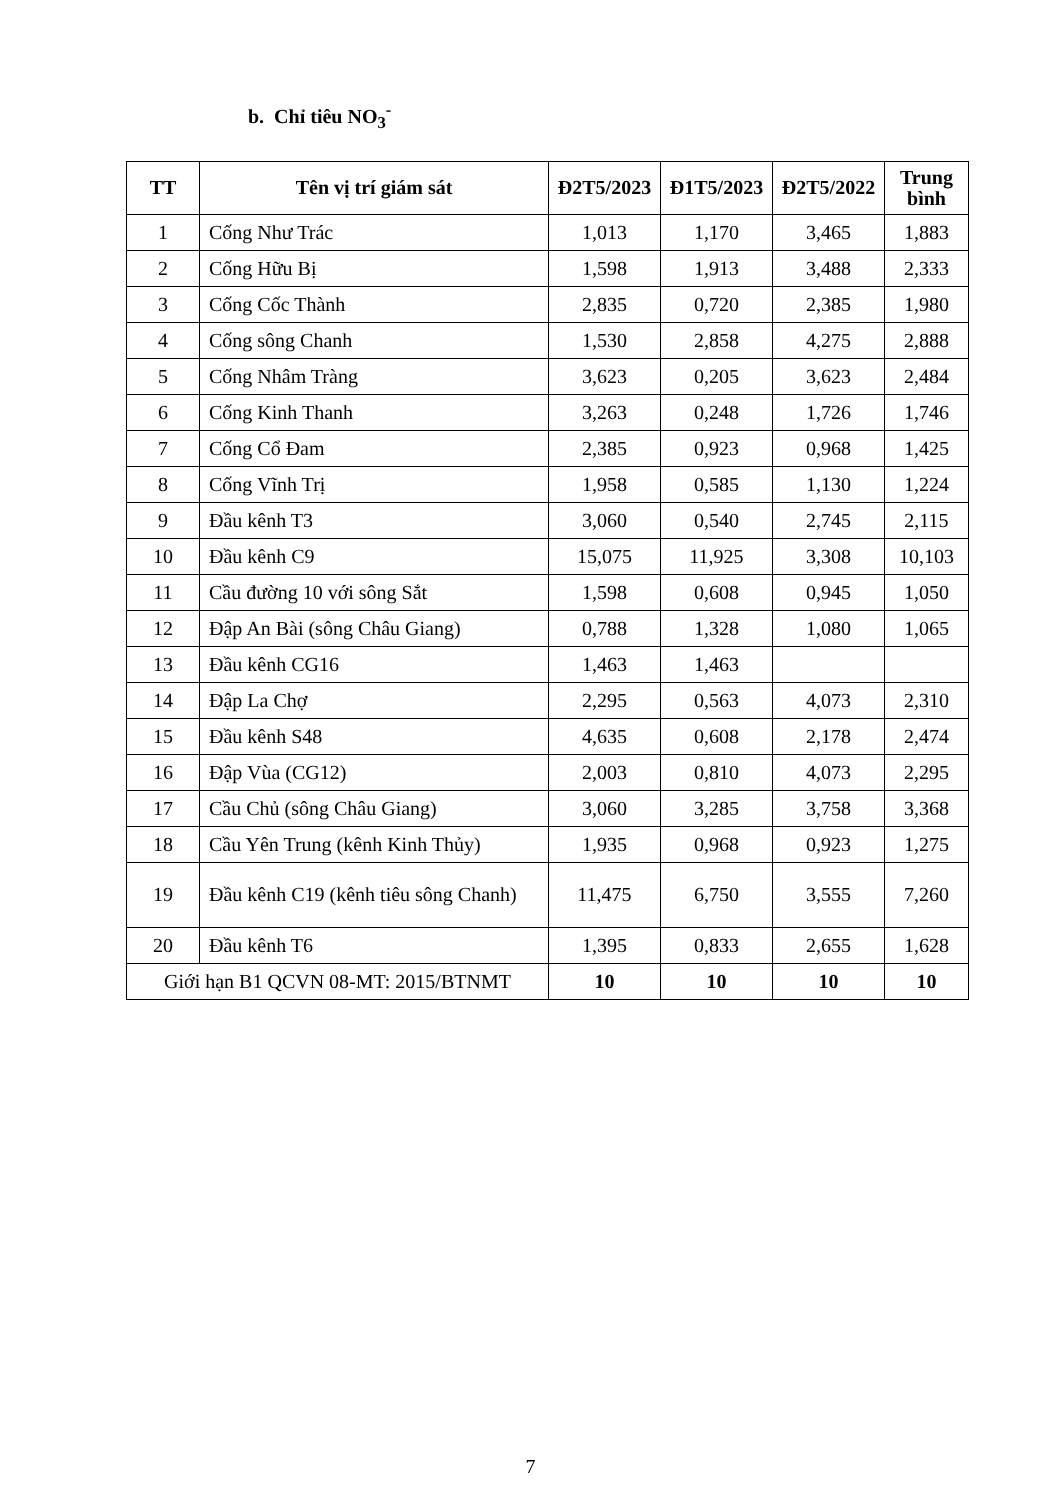b. Chỉ tiêu NO<sub>3</sub><sup>-</sup>
| TT | Tên vị trí giám sát | Đ2T5/2023 | Đ1T5/2023 | Đ2T5/2022 | Trung bình |
| --- | --- | --- | --- | --- | --- |
| 1 | Cống Như Trác | 1,013 | 1,170 | 3,465 | 1,883 |
| 2 | Cống Hữu Bị | 1,598 | 1,913 | 3,488 | 2,333 |
| 3 | Cống Cốc Thành | 2,835 | 0,720 | 2,385 | 1,980 |
| 4 | Cống sông Chanh | 1,530 | 2,858 | 4,275 | 2,888 |
| 5 | Cống Nhâm Tràng | 3,623 | 0,205 | 3,623 | 2,484 |
| 6 | Cống Kinh Thanh | 3,263 | 0,248 | 1,726 | 1,746 |
| 7 | Cống Cổ Đam | 2,385 | 0,923 | 0,968 | 1,425 |
| 8 | Cống Vĩnh Trị | 1,958 | 0,585 | 1,130 | 1,224 |
| 9 | Đầu kênh T3 | 3,060 | 0,540 | 2,745 | 2,115 |
| 10 | Đầu kênh C9 | 15,075 | 11,925 | 3,308 | 10,103 |
| 11 | Cầu đường 10 với sông Sắt | 1,598 | 0,608 | 0,945 | 1,050 |
| 12 | Đập An Bài (sông Châu Giang) | 0,788 | 1,328 | 1,080 | 1,065 |
| 13 | Đầu kênh CG16 | 1,463 | 1,463 | | |
| 14 | Đập La Chợ | 2,295 | 0,563 | 4,073 | 2,310 |
| 15 | Đầu kênh S48 | 4,635 | 0,608 | 2,178 | 2,474 |
| 16 | Đập Vùa (CG12) | 2,003 | 0,810 | 4,073 | 2,295 |
| 17 | Cầu Chủ (sông Châu Giang) | 3,060 | 3,285 | 3,758 | 3,368 |
| 18 | Cầu Yên Trung (kênh Kinh Thủy) | 1,935 | 0,968 | 0,923 | 1,275 |
| 19 | Đầu kênh C19 (kênh tiêu sông Chanh) | 11,475 | 6,750 | 3,555 | 7,260 |
| 20 | Đầu kênh T6 | 1,395 | 0,833 | 2,655 | 1,628 |
| Giới hạn B1 QCVN 08-MT: 2015/BTNMT | | 10 | 10 | 10 | 10 |
7